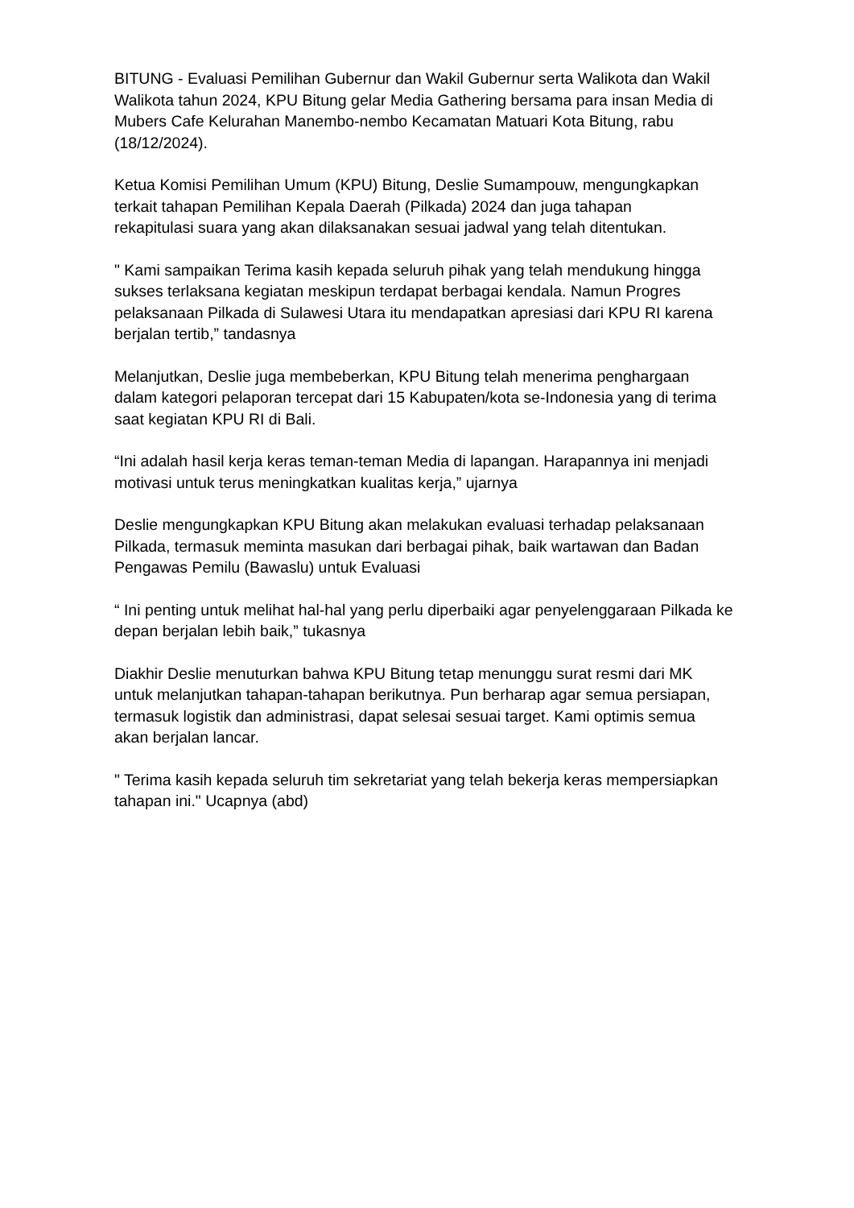BITUNG - Evaluasi Pemilihan Gubernur dan Wakil Gubernur serta Walikota dan Wakil Walikota tahun 2024, KPU Bitung gelar Media Gathering bersama para insan Media di Mubers Cafe Kelurahan Manembo-nembo Kecamatan Matuari Kota Bitung, rabu (18/12/2024).
Ketua Komisi Pemilihan Umum (KPU) Bitung, Deslie Sumampouw, mengungkapkan terkait tahapan Pemilihan Kepala Daerah (Pilkada) 2024 dan juga tahapan
rekapitulasi suara yang akan dilaksanakan sesuai jadwal yang telah ditentukan.
" Kami sampaikan Terima kasih kepada seluruh pihak yang telah mendukung hingga sukses terlaksana kegiatan meskipun terdapat berbagai kendala. Namun Progres pelaksanaan Pilkada di Sulawesi Utara itu mendapatkan apresiasi dari KPU RI karena berjalan tertib,” tandasnya
Melanjutkan, Deslie juga membeberkan, KPU Bitung telah menerima penghargaan dalam kategori pelaporan tercepat dari 15 Kabupaten/kota se-Indonesia yang di terima saat kegiatan KPU RI di Bali.
“Ini adalah hasil kerja keras teman-teman Media di lapangan. Harapannya ini menjadi motivasi untuk terus meningkatkan kualitas kerja,” ujarnya
Deslie mengungkapkan KPU Bitung akan melakukan evaluasi terhadap pelaksanaan Pilkada, termasuk meminta masukan dari berbagai pihak, baik wartawan dan Badan Pengawas Pemilu (Bawaslu) untuk Evaluasi
“ Ini penting untuk melihat hal-hal yang perlu diperbaiki agar penyelenggaraan Pilkada ke depan berjalan lebih baik,” tukasnya
Diakhir Deslie menuturkan bahwa KPU Bitung tetap menunggu surat resmi dari MK untuk melanjutkan tahapan-tahapan berikutnya. Pun berharap agar semua persiapan, termasuk logistik dan administrasi, dapat selesai sesuai target. Kami optimis semua akan berjalan lancar.
" Terima kasih kepada seluruh tim sekretariat yang telah bekerja keras mempersiapkan tahapan ini." Ucapnya (abd)